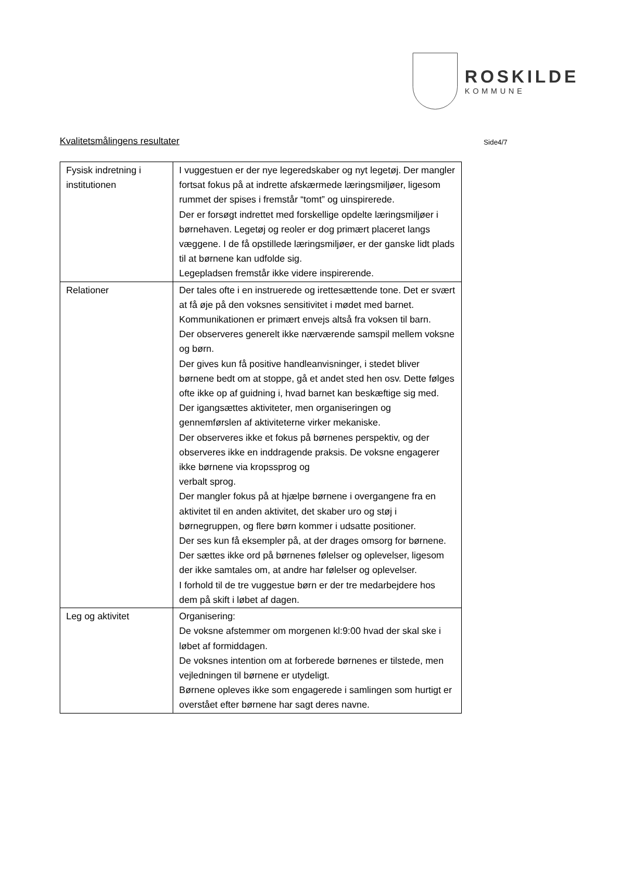ROSKILDE
KOMMUNE
Kvalitetsmålingens resultater Side4/7
| Fysisk indretning i institutionen | I vuggestuen er der nye legeredskaber og nyt legetøj. Der mangler fortsat fokus på at indrette afskærmede læringsmiljøer, ligesom rummet der spises i fremstår “tomt” og uinspirerede. Der er forsøgt indrettet med forskellige opdelte læringsmiljøer i børnehaven. Legetøj og reoler er dog primært placeret langs væggene. I de få opstillede læringsmiljøer, er der ganske lidt plads til at børnene kan udfolde sig. Legepladsen fremstår ikke videre inspirerende. |
| Relationer | Der tales ofte i en instruerede og irettesættende tone. Det er svært at få øje på den voksnes sensitivitet i mødet med barnet. Kommunikationen er primært envejs altså fra voksen til barn. Der observeres generelt ikke nærværende samspil mellem voksne og børn. Der gives kun få positive handleanvisninger, i stedet bliver børnene bedt om at stoppe, gå et andet sted hen osv. Dette følges ofte ikke op af guidning i, hvad barnet kan beskæftige sig med. Der igangsættes aktiviteter, men organiseringen og gennemførslen af aktiviteterne virker mekaniske. Der observeres ikke et fokus på børnenes perspektiv, og der observeres ikke en inddragende praksis. De voksne engagerer ikke børnene via kropssprog og verbalt sprog. Der mangler fokus på at hjælpe børnene i overgangene fra en aktivitet til en anden aktivitet, det skaber uro og støj i børnegruppen, og flere børn kommer i udsatte positioner. Der ses kun få eksempler på, at der drages omsorg for børnene. Der sættes ikke ord på børnenes følelser og oplevelser, ligesom der ikke samtales om, at andre har følelser og oplevelser. I forhold til de tre vuggestue børn er der tre medarbejdere hos dem på skift i løbet af dagen. |
| Leg og aktivitet | Organisering: De voksne afstemmer om morgenen kl:9:00 hvad der skal ske i løbet af formiddagen. De voksnes intention om at forberede børnenes er tilstede, men vejledningen til børnene er utydeligt. Børnene opleves ikke som engagerede i samlingen som hurtigt er overstået efter børnene har sagt deres navne. |